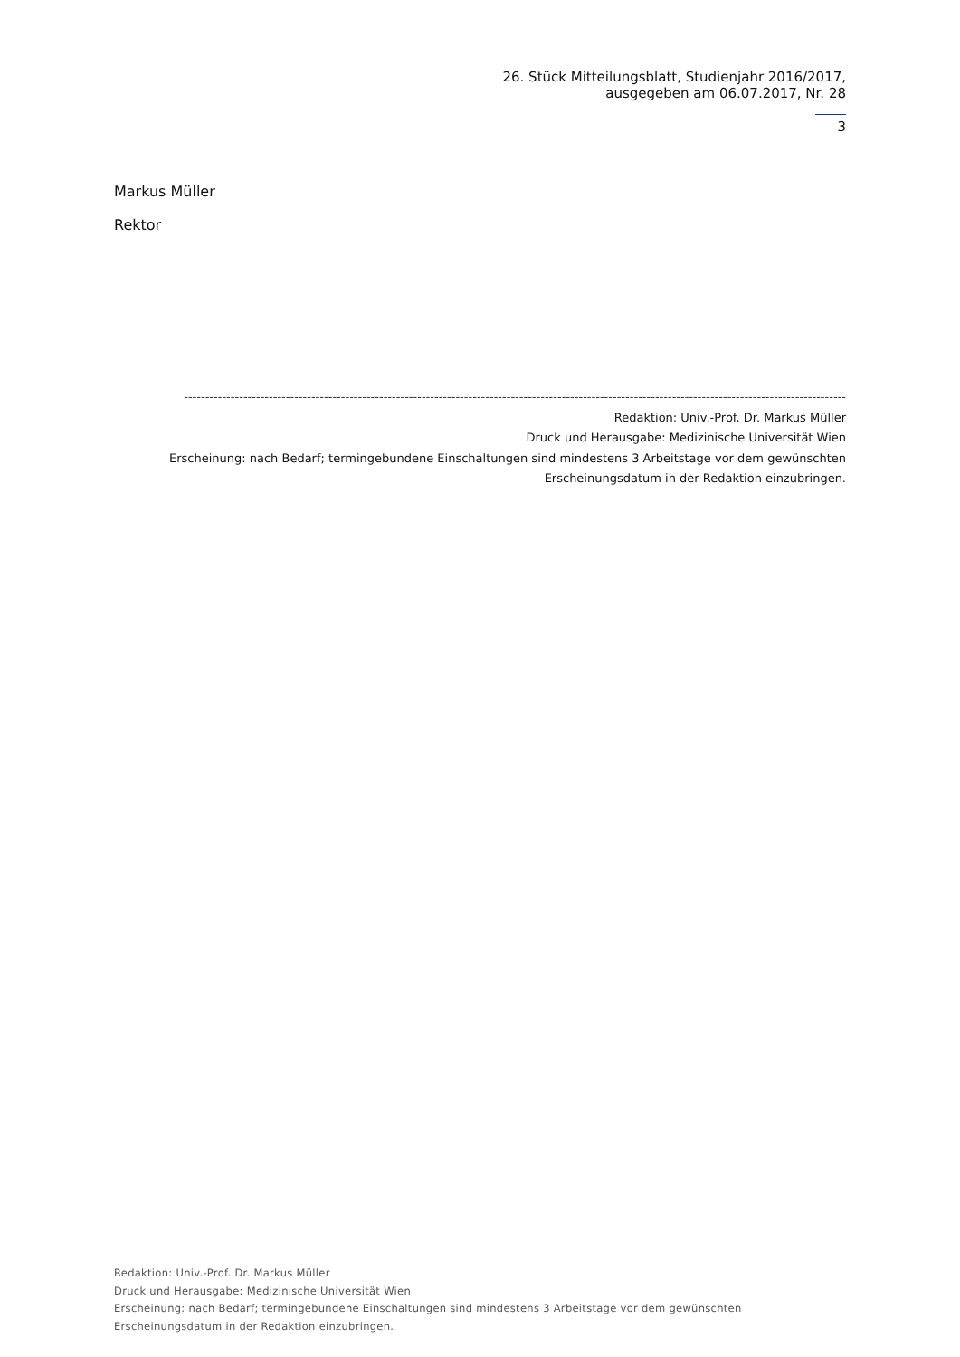26. Stück Mitteilungsblatt, Studienjahr 2016/2017,
ausgegeben am 06.07.2017, Nr. 28
3
Markus Müller
Rektor
------------------------------------------------------------------------------------------------------------------------------------------------------------
Redaktion: Univ.-Prof. Dr. Markus Müller
Druck und Herausgabe: Medizinische Universität Wien
Erscheinung: nach Bedarf; termingebundene Einschaltungen sind mindestens 3 Arbeitstage vor dem gewünschten Erscheinungsdatum in der Redaktion einzubringen.
Redaktion: Univ.-Prof. Dr. Markus Müller
Druck und Herausgabe: Medizinische Universität Wien
Erscheinung: nach Bedarf; termingebundene Einschaltungen sind mindestens 3 Arbeitstage vor dem gewünschten
Erscheinungsdatum in der Redaktion einzubringen.